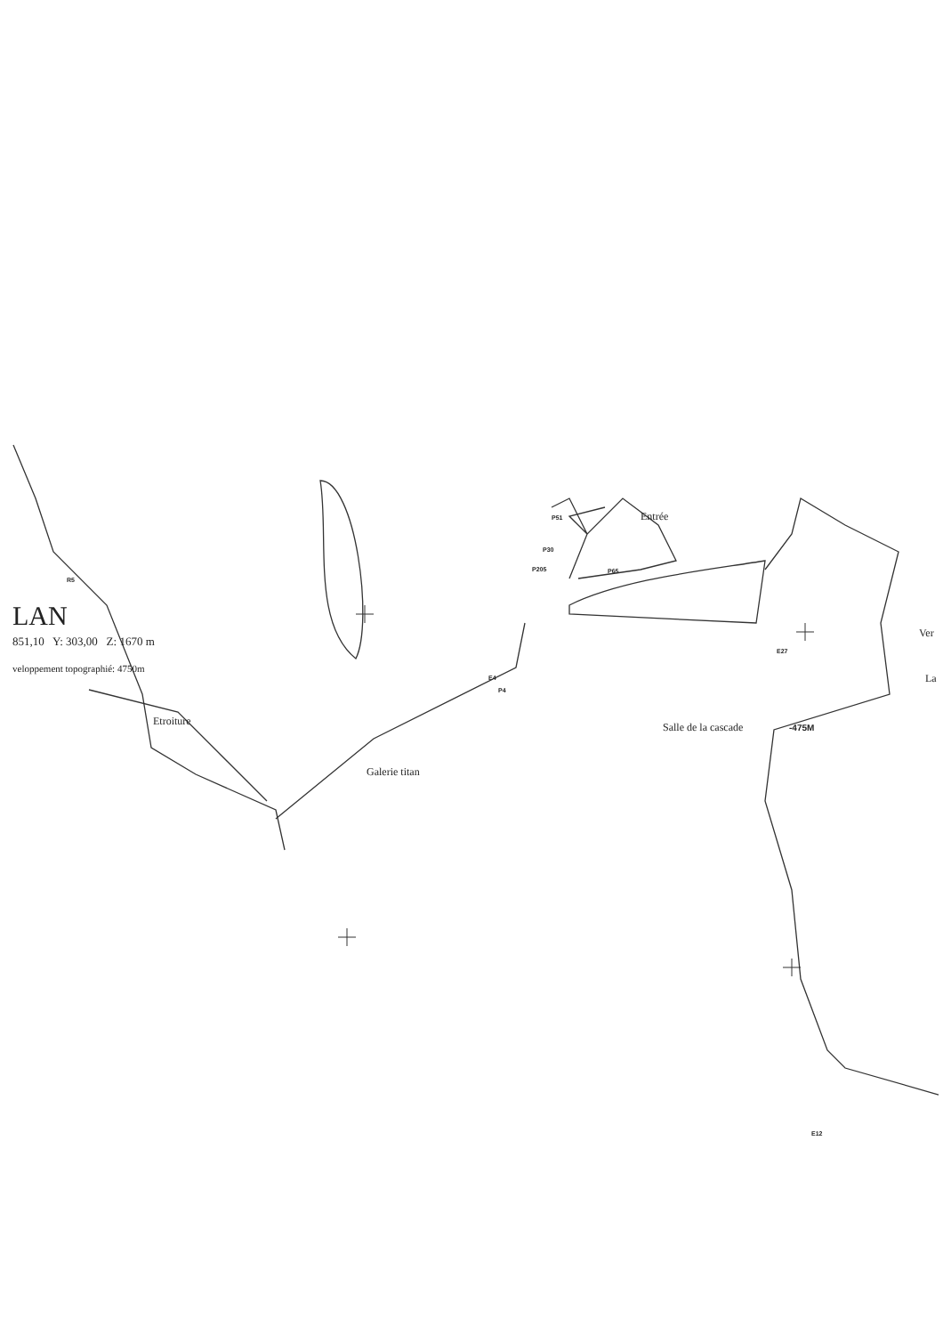Entrée
P51
P30
P205 P65
R5
Ver
E27
E4
P4
La
Etroiture Salle de la cascade -475M
Galerie titan
E12
LAN
851,10 Y: 303,00 Z: 1670 m
veloppement topographié: 4750m